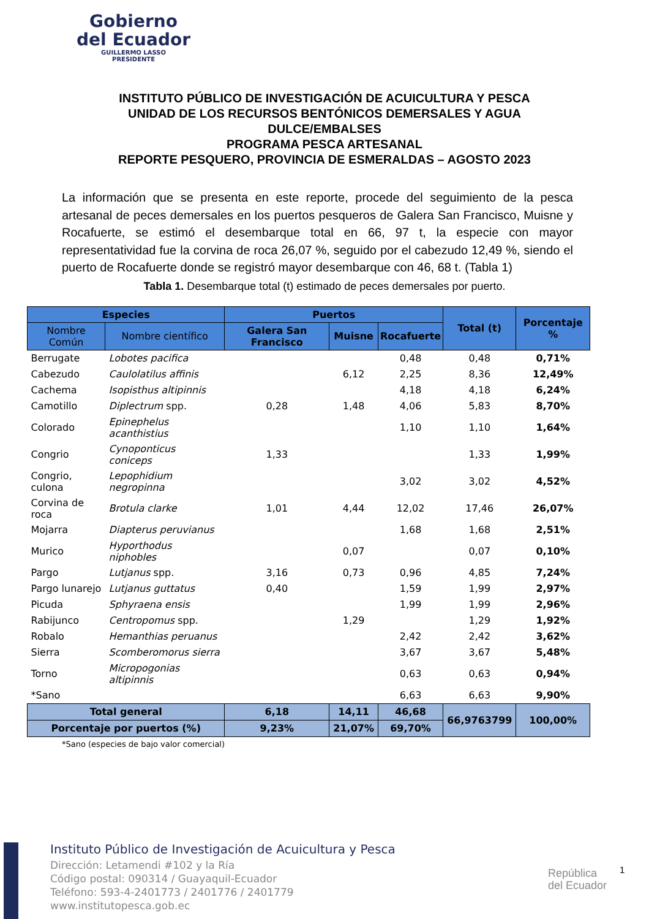Gobierno
del Ecuador
GUILLERMO LASSO
PRESIDENTE
INSTITUTO PÚBLICO DE INVESTIGACIÓN DE ACUICULTURA Y PESCA
UNIDAD DE LOS RECURSOS BENTÓNICOS DEMERSALES Y AGUA DULCE/EMBALSES
PROGRAMA PESCA ARTESANAL
REPORTE PESQUERO, PROVINCIA DE ESMERALDAS – AGOSTO 2023
La información que se presenta en este reporte, procede del seguimiento de la pesca artesanal de peces demersales en los puertos pesqueros de Galera San Francisco, Muisne y Rocafuerte, se estimó el desembarque total en 66, 97 t, la especie con mayor representatividad fue la corvina de roca 26,07 %, seguido por el cabezudo 12,49 %, siendo el puerto de Rocafuerte donde se registró mayor desembarque con 46, 68 t. (Tabla 1)
Tabla 1. Desembarque total (t) estimado de peces demersales por puerto.
| Especies | | Puertos | | | Total (t) | Porcentaje % |
| --- | --- | --- | --- | --- | --- | --- |
| Nombre Común | Nombre científico | Galera San Francisco | Muisne | Rocafuerte | | |
| Berrugate | Lobotes pacifica | | | 0,48 | 0,48 | 0,71% |
| Cabezudo | Caulolatilus affinis | | 6,12 | 2,25 | 8,36 | 12,49% |
| Cachema | Isopisthus altipinnis | | | 4,18 | 4,18 | 6,24% |
| Camotillo | Diplectrum spp. | 0,28 | 1,48 | 4,06 | 5,83 | 8,70% |
| Colorado | Epinephelus acanthistius | | | 1,10 | 1,10 | 1,64% |
| Congrio | Cynoponticus coniceps | 1,33 | | | 1,33 | 1,99% |
| Congrio, culona | Lepophidium negropinna | | | 3,02 | 3,02 | 4,52% |
| Corvina de roca | Brotula clarke | 1,01 | 4,44 | 12,02 | 17,46 | 26,07% |
| Mojarra | Diapterus peruvianus | | | 1,68 | 1,68 | 2,51% |
| Murico | Hyporthodus niphobles | | 0,07 | | 0,07 | 0,10% |
| Pargo | Lutjanus spp. | 3,16 | 0,73 | 0,96 | 4,85 | 7,24% |
| Pargo lunarejo | Lutjanus guttatus | 0,40 | | 1,59 | 1,99 | 2,97% |
| Picuda | Sphyraena ensis | | | 1,99 | 1,99 | 2,96% |
| Rabijunco | Centropomus spp. | | 1,29 | | 1,29 | 1,92% |
| Robalo | Hemanthias peruanus | | | 2,42 | 2,42 | 3,62% |
| Sierra | Scomberomorus sierra | | | 3,67 | 3,67 | 5,48% |
| Torno | Micropogonias altipinnis | | | 0,63 | 0,63 | 0,94% |
| *Sano | | | | 6,63 | 6,63 | 9,90% |
| Total general | | 6,18 | 14,11 | 46,68 | 66,9763799 | 100,00% |
| Porcentaje por puertos (%) | | 9,23% | 21,07% | 69,70% | | |
*Sano (especies de bajo valor comercial)
Instituto Público de Investigación de Acuicultura y Pesca
Dirección: Letamendi #102 y la Ría
Código postal: 090314 / Guayaquil-Ecuador
Teléfono: 593-4-2401773 / 2401776 / 2401779
www.institutopesca.gob.ec
República
del Ecuador
1